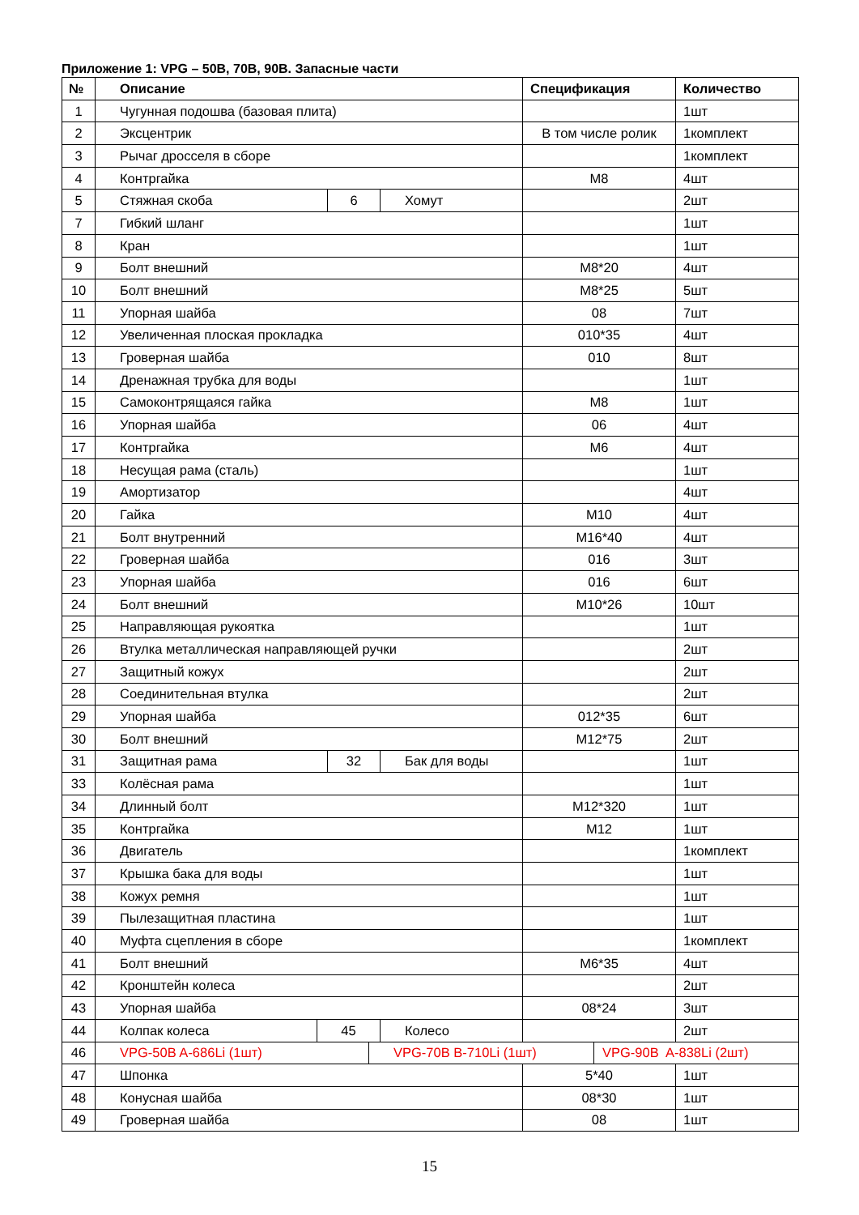Приложение 1: VPG – 50B, 70B, 90B. Запасные части
| № | Описание | | | | | Спецификация | | Количество |
| --- | --- | --- | --- | --- | --- | --- | --- | --- |
| 1 | Чугунная подошва (базовая плита) | | | | | | | 1шт |
| 2 | Эксцентрик | | | | | В том числе ролик | | 1комплект |
| 3 | Рычаг дросселя в сборе | | | | | | | 1комплект |
| 4 | Контргайка | | | | | M8 | | 4шт |
| 5 | Стяжная скоба | | 6 | | Хомут | | | 2шт |
| 7 | Гибкий шланг | | | | | | | 1шт |
| 8 | Кран | | | | | | | 1шт |
| 9 | Болт внешний | | | | | M8*20 | | 4шт |
| 10 | Болт внешний | | | | | M8*25 | | 5шт |
| 11 | Упорная шайба | | | | | 08 | | 7шт |
| 12 | Увеличенная плоская прокладка | | | | | 010*35 | | 4шт |
| 13 | Гроверная шайба | | | | | 010 | | 8шт |
| 14 | Дренажная трубка для воды | | | | | | | 1шт |
| 15 | Самоконтрящаяся гайка | | | | | M8 | | 1шт |
| 16 | Упорная шайба | | | | | 06 | | 4шт |
| 17 | Контргайка | | | | | M6 | | 4шт |
| 18 | Несущая рама (сталь) | | | | | | | 1шт |
| 19 | Амортизатор | | | | | | | 4шт |
| 20 | Гайка | | | | | M10 | | 4шт |
| 21 | Болт внутренний | | | | | M16*40 | | 4шт |
| 22 | Гроверная шайба | | | | | 016 | | 3шт |
| 23 | Упорная шайба | | | | | 016 | | 6шт |
| 24 | Болт внешний | | | | | M10*26 | | 10шт |
| 25 | Направляющая рукоятка | | | | | | | 1шт |
| 26 | Втулка металлическая направляющей ручки | | | | | | | 2шт |
| 27 | Защитный кожух | | | | | | | 2шт |
| 28 | Соединительная втулка | | | | | | | 2шт |
| 29 | Упорная шайба | | | | | 012*35 | | 6шт |
| 30 | Болт внешний | | | | | M12*75 | | 2шт |
| 31 | Защитная рама | | 32 | | Бак для воды | | | 1шт |
| 33 | Колёсная рама | | | | | | | 1шт |
| 34 | Длинный болт | | | | | M12*320 | | 1шт |
| 35 | Контргайка | | | | | M12 | | 1шт |
| 36 | Двигатель | | | | | | | 1комплект |
| 37 | Крышка бака для воды | | | | | | | 1шт |
| 38 | Кожух ремня | | | | | | | 1шт |
| 39 | Пылезащитная пластина | | | | | | | 1шт |
| 40 | Муфта сцепления в сборе | | | | | | | 1комплект |
| 41 | Болт внешний | | | | | M6*35 | | 4шт |
| 42 | Кронштейн колеса | | | | | | | 2шт |
| 43 | Упорная шайба | | | | | 08*24 | | 3шт |
| 44 | Колпак колеса | 45 | | | Колесо | | | 2шт |
| 46 | VPG-50B A-686Li (1шт) | | | VPG-70B B-710Li (1шт) | | | VPG-90B A-838Li (2шт) | |
| 47 | Шпонка | | | | | 5*40 | | 1шт |
| 48 | Конусная шайба | | | | | 08*30 | | 1шт |
| 49 | Гроверная шайба | | | | | 08 | | 1шт |
15